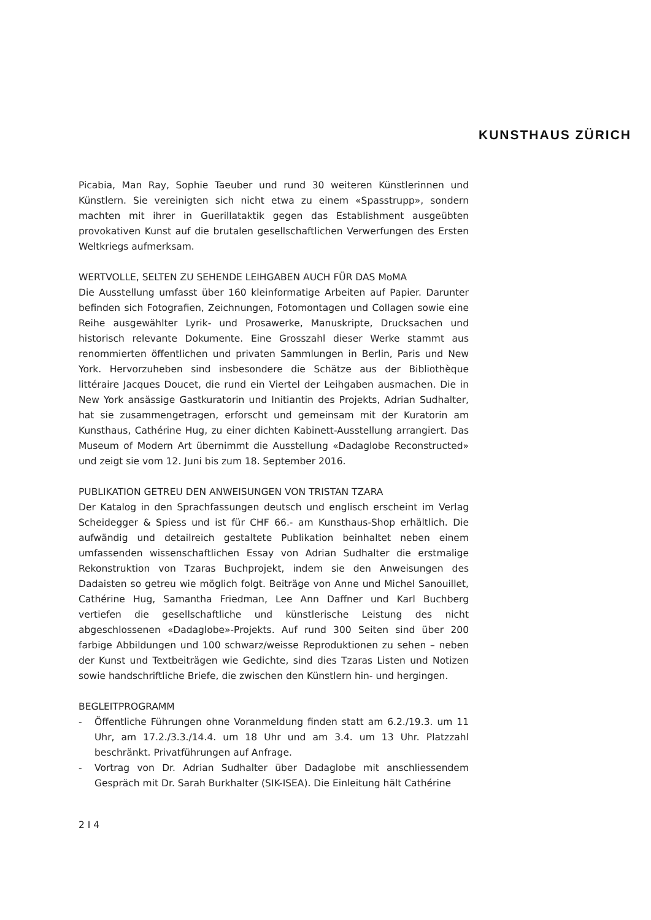KUNSTHAUS ZÜRICH
Picabia, Man Ray, Sophie Taeuber und rund 30 weiteren Künstlerinnen und Künstlern. Sie vereinigten sich nicht etwa zu einem «Spasstrupp», sondern machten mit ihrer in Guerillataktik gegen das Establishment ausgeübten provokativen Kunst auf die brutalen gesellschaftlichen Verwerfungen des Ersten Weltkriegs aufmerksam.
WERTVOLLE, SELTEN ZU SEHENDE LEIHGABEN AUCH FÜR DAS MoMA
Die Ausstellung umfasst über 160 kleinformatige Arbeiten auf Papier. Darunter befinden sich Fotografien, Zeichnungen, Fotomontagen und Collagen sowie eine Reihe ausgewählter Lyrik- und Prosawerke, Manuskripte, Drucksachen und historisch relevante Dokumente. Eine Grosszahl dieser Werke stammt aus renommierten öffentlichen und privaten Sammlungen in Berlin, Paris und New York. Hervorzuheben sind insbesondere die Schätze aus der Bibliothèque littéraire Jacques Doucet, die rund ein Viertel der Leihgaben ausmachen. Die in New York ansässige Gastkuratorin und Initiantin des Projekts, Adrian Sudhalter, hat sie zusammengetragen, erforscht und gemeinsam mit der Kuratorin am Kunsthaus, Cathérine Hug, zu einer dichten Kabinett-Ausstellung arrangiert. Das Museum of Modern Art übernimmt die Ausstellung «Dadaglobe Reconstructed» und zeigt sie vom 12. Juni bis zum 18. September 2016.
PUBLIKATION GETREU DEN ANWEISUNGEN VON TRISTAN TZARA
Der Katalog in den Sprachfassungen deutsch und englisch erscheint im Verlag Scheidegger & Spiess und ist für CHF 66.- am Kunsthaus-Shop erhältlich. Die aufwändig und detailreich gestaltete Publikation beinhaltet neben einem umfassenden wissenschaftlichen Essay von Adrian Sudhalter die erstmalige Rekonstruktion von Tzaras Buchprojekt, indem sie den Anweisungen des Dadaisten so getreu wie möglich folgt. Beiträge von Anne und Michel Sanouillet, Cathérine Hug, Samantha Friedman, Lee Ann Daffner und Karl Buchberg vertiefen die gesellschaftliche und künstlerische Leistung des nicht abgeschlossenen «Dadaglobe»-Projekts. Auf rund 300 Seiten sind über 200 farbige Abbildungen und 100 schwarz/weisse Reproduktionen zu sehen – neben der Kunst und Textbeiträgen wie Gedichte, sind dies Tzaras Listen und Notizen sowie handschriftliche Briefe, die zwischen den Künstlern hin- und hergingen.
BEGLEITPROGRAMM
- Öffentliche Führungen ohne Voranmeldung finden statt am 6.2./19.3. um 11 Uhr, am 17.2./3.3./14.4. um 18 Uhr und am 3.4. um 13 Uhr. Platzzahl beschränkt. Privatführungen auf Anfrage.
- Vortrag von Dr. Adrian Sudhalter über Dadaglobe mit anschliessendem Gespräch mit Dr. Sarah Burkhalter (SIK-ISEA). Die Einleitung hält Cathérine
2 I 4